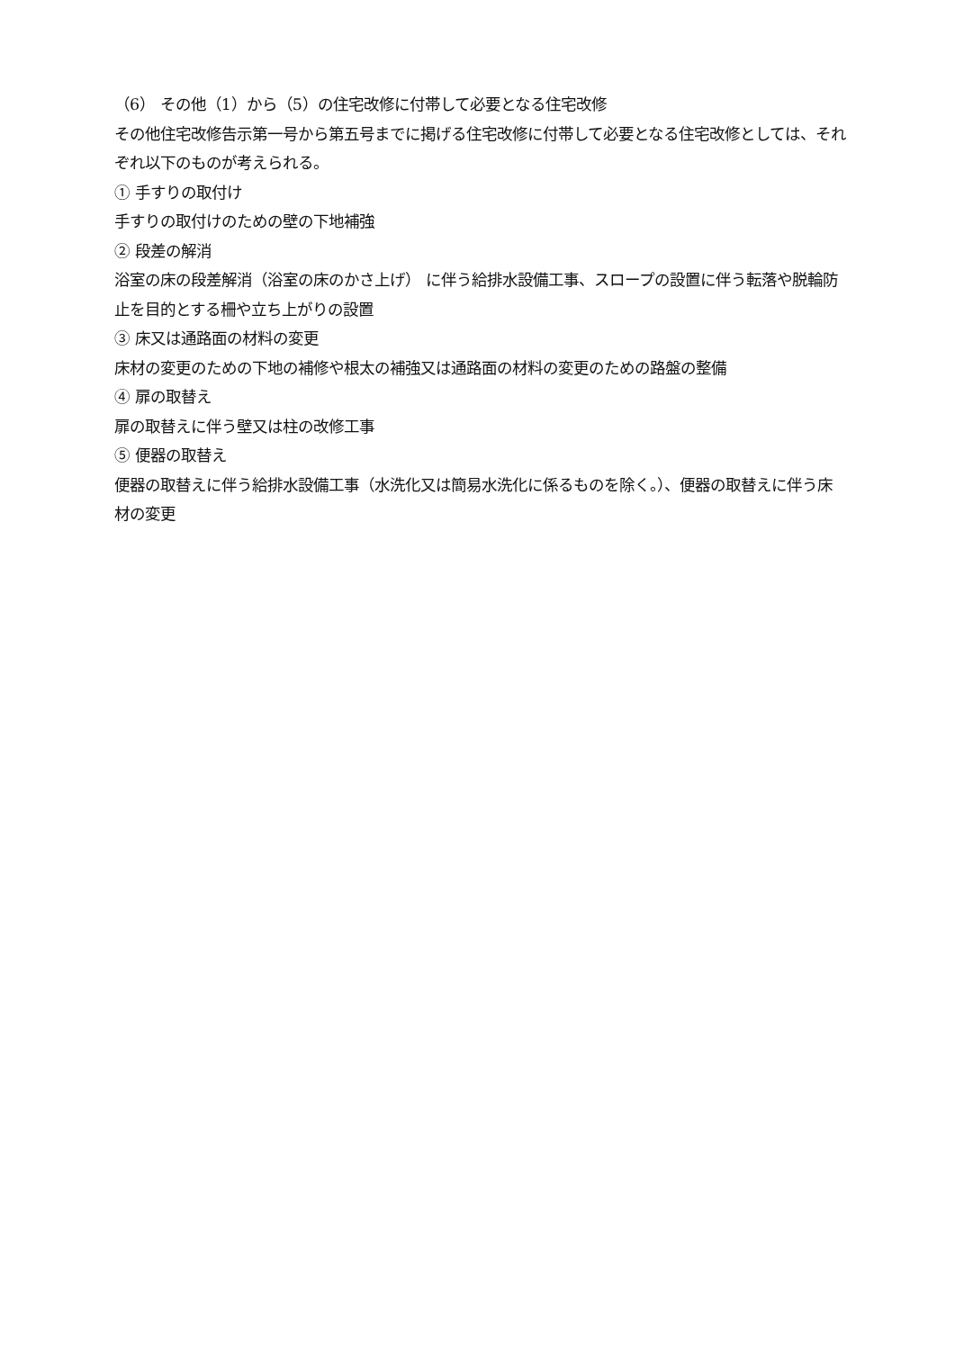（6） その他（1）から（5）の住宅改修に付帯して必要となる住宅改修
その他住宅改修告示第一号から第五号までに掲げる住宅改修に付帯して必要となる住宅改修としては、それぞれ以下のものが考えられる。
① 手すりの取付け
手すりの取付けのための壁の下地補強
② 段差の解消
浴室の床の段差解消（浴室の床のかさ上げ） に伴う給排水設備工事、スロープの設置に伴う転落や脱輪防止を目的とする柵や立ち上がりの設置
③ 床又は通路面の材料の変更
床材の変更のための下地の補修や根太の補強又は通路面の材料の変更のための路盤の整備
④ 扉の取替え
扉の取替えに伴う壁又は柱の改修工事
⑤ 便器の取替え
便器の取替えに伴う給排水設備工事（水洗化又は簡易水洗化に係るものを除く。）、便器の取替えに伴う床材の変更